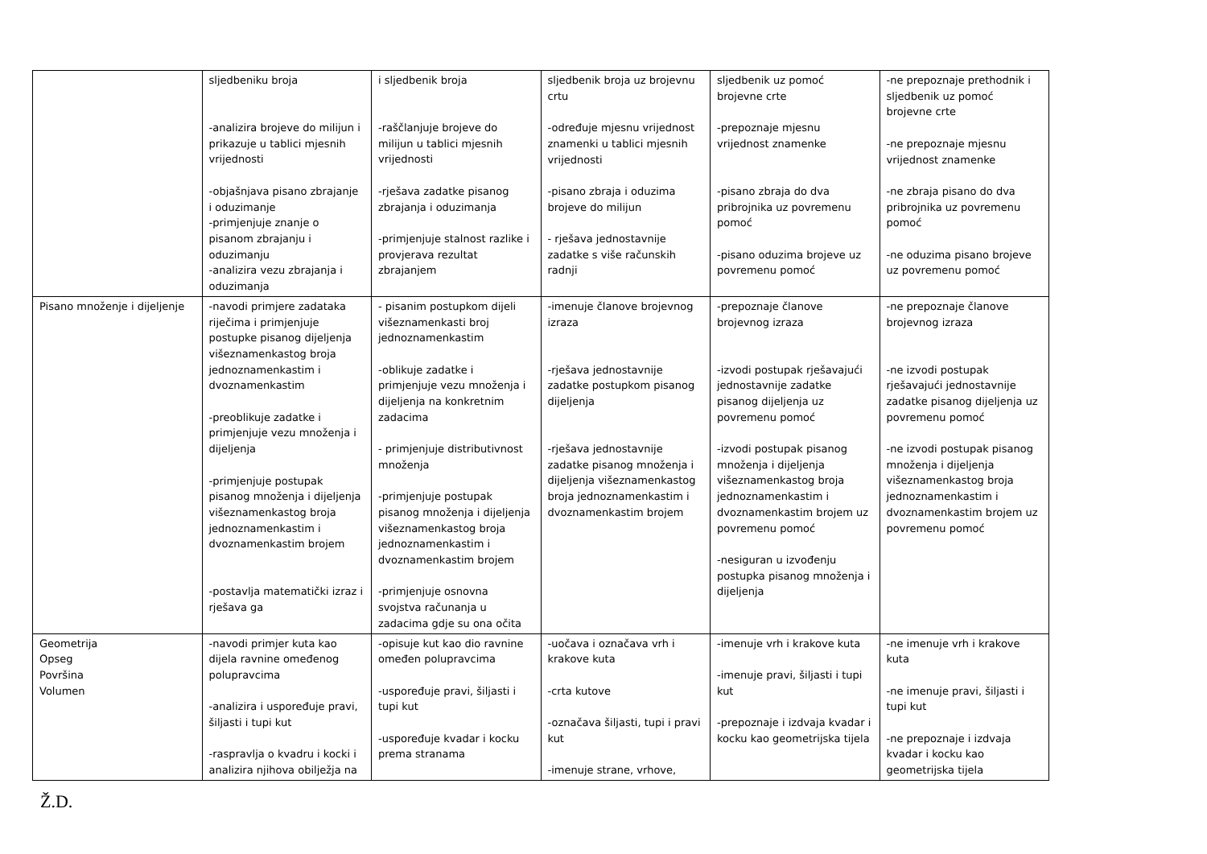| | sljedbeniku broja -analizira brojeve do milijun i prikazuje u tablici mjesnih vrijednosti -objašnjava pisano zbrajanje i oduzimanje -primjenjuje znanje o pisanom zbrajanju i oduzimanju -analizira vezu zbrajanja i oduzimanja | i sljedbenik broja -raščlanjuje brojeve do milijun u tablici mjesnih vrijednosti -rješava zadatke pisanog zbrajanja i oduzimanja -primjenjuje stalnost razlike i provjerava rezultat zbrajanjem | sljedbenik broja uz brojevnu crtu -određuje mjesnu vrijednost znamenki u tablici mjesnih vrijednosti -pisano zbraja i oduzima brojeve do milijun - rješava jednostavnije zadatke s više računskih radnji | sljedbenik uz pomoć brojevne crte -prepoznaje mjesnu vrijednost znamenke -pisano zbraja do dva pribrojnika uz povremenu pomoć -pisano oduzima brojeve uz povremenu pomoć | -ne prepoznaje prethodnik i sljedbenik uz pomoć brojevne crte -ne prepoznaje mjesnu vrijednost znamenke -ne zbraja pisano do dva pribrojnika uz povremenu pomoć -ne oduzima pisano brojeve uz povremenu pomoć |
| Pisano množenje i dijeljenje | -navodi primjere zadataka riječima i primjenjuje postupke pisanog dijeljenja višeznamenkastog broja jednoznamenkastim i dvoznamenkastim -preoblikuje zadatke i primjenjuje vezu množenja i dijeljenja -primjenjuje postupak pisanog množenja i dijeljenja višeznamenkastog broja jednoznamenkastim i dvoznamenkastim brojem -postavlja matematički izraz i rješava ga | - pisanim postupkom dijeli višeznamenkasti broj jednoznamenkastim -oblikuje zadatke i primjenjuje vezu množenja i dijeljenja na konkretnim zadacima - primjenjuje distributivnost množenja -primjenjuje postupak pisanog množenja i dijeljenja višeznamenkastog broja jednoznamenkastim i dvoznamenkastim brojem -primjenjuje osnovna svojstva računanja u zadacima gdje su ona očita | -imenuje članove brojevnog izraza -rješava jednostavnije zadatke postupkom pisanog dijeljenja -rješava jednostavnije zadatke pisanog množenja i dijeljenja višeznamenkastog broja jednoznamenkastim i dvoznamenkastim brojem | -prepoznaje članove brojevnog izraza -izvodi postupak rješavajući jednostavnije zadatke pisanog dijeljenja uz povremenu pomoć -izvodi postupak pisanog množenja i dijeljenja višeznamenkastog broja jednoznamenkastim i dvoznamenkastim brojem uz povremenu pomoć -nesiguran u izvođenju postupka pisanog množenja i dijeljenja | -ne prepoznaje članove brojevnog izraza -ne izvodi postupak rješavajući jednostavnije zadatke pisanog dijeljenja uz povremenu pomoć -ne izvodi postupak pisanog množenja i dijeljenja višeznamenkastog broja jednoznamenkastim i dvoznamenkastim brojem uz povremenu pomoć |
| Geometrija Opseg Površina Volumen | -navodi primjer kuta kao dijela ravnine omeđenog polupravcima -analizira i uspoređuje pravi, šiljasti i tupi kut -raspravlja o kvadru i kocki i analizira njihova obilježja na | -opisuje kut kao dio ravnine omeđen polupravcima -uspoređuje pravi, šiljasti i tupi kut -uspoređuje kvadar i kocku prema stranama | -uočava i označava vrh i krakove kuta -crta kutove -označava šiljasti, tupi i pravi kut -imenuje strane, vrhove, | -imenuje vrh i krakove kuta -imenuje pravi, šiljasti i tupi kut -prepoznaje i izdvaja kvadar i kocku kao geometrijska tijela | -ne imenuje vrh i krakove kuta -ne imenuje pravi, šiljasti i tupi kut -ne prepoznaje i izdvaja kvadar i kocku kao geometrijska tijela |
Ž.D.